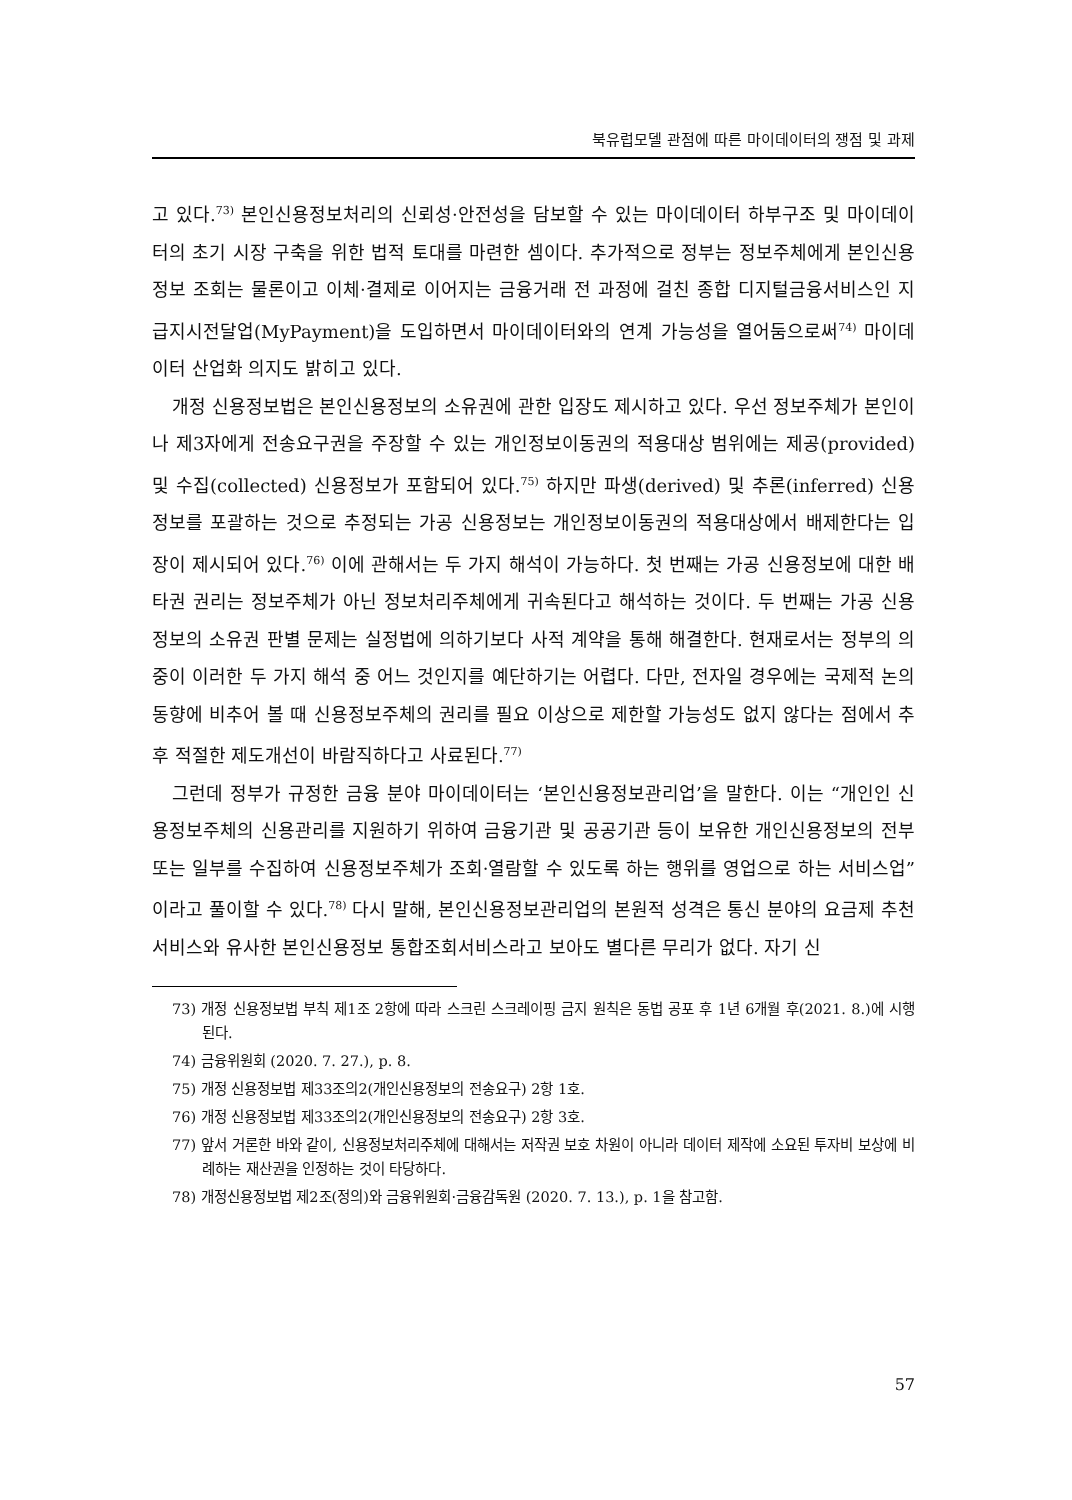북유럽모델 관점에 따른 마이데이터의 쟁점 및 과제
고 있다.<sup>73)</sup> 본인신용정보처리의 신뢰성·안전성을 담보할 수 있는 마이데이터 하부구조 및 마이데이터의 초기 시장 구축을 위한 법적 토대를 마련한 셈이다. 추가적으로 정부는 정보주체에게 본인신용정보 조회는 물론이고 이체·결제로 이어지는 금융거래 전 과정에 걸친 종합 디지털금융서비스인 지급지시전달업(MyPayment)을 도입하면서 마이데이터와의 연계 가능성을 열어둠으로써<sup>74)</sup> 마이데이터 산업화 의지도 밝히고 있다.
개정 신용정보법은 본인신용정보의 소유권에 관한 입장도 제시하고 있다. 우선 정보주체가 본인이나 제3자에게 전송요구권을 주장할 수 있는 개인정보이동권의 적용대상 범위에는 제공(provided) 및 수집(collected) 신용정보가 포함되어 있다.<sup>75)</sup> 하지만 파생(derived) 및 추론(inferred) 신용정보를 포괄하는 것으로 추정되는 가공 신용정보는 개인정보이동권의 적용대상에서 배제한다는 입장이 제시되어 있다.<sup>76)</sup> 이에 관해서는 두 가지 해석이 가능하다. 첫 번째는 가공 신용정보에 대한 배타권 권리는 정보주체가 아닌 정보처리주체에게 귀속된다고 해석하는 것이다. 두 번째는 가공 신용정보의 소유권 판별 문제는 실정법에 의하기보다 사적 계약을 통해 해결한다. 현재로서는 정부의 의중이 이러한 두 가지 해석 중 어느 것인지를 예단하기는 어렵다. 다만, 전자일 경우에는 국제적 논의 동향에 비추어 볼 때 신용정보주체의 권리를 필요 이상으로 제한할 가능성도 없지 않다는 점에서 추후 적절한 제도개선이 바람직하다고 사료된다.<sup>77)</sup>
그런데 정부가 규정한 금융 분야 마이데이터는 ‘본인신용정보관리업’을 말한다. 이는 “개인인 신용정보주체의 신용관리를 지원하기 위하여 금융기관 및 공공기관 등이 보유한 개인신용정보의 전부 또는 일부를 수집하여 신용정보주체가 조회·열람할 수 있도록 하는 행위를 영업으로 하는 서비스업”이라고 풀이할 수 있다.<sup>78)</sup> 다시 말해, 본인신용정보관리업의 본원적 성격은 통신 분야의 요금제 추천서비스와 유사한 본인신용정보 통합조회서비스라고 보아도 별다른 무리가 없다. 자기 신
73) 개정 신용정보법 부칙 제1조 2항에 따라 스크린 스크레이핑 금지 원칙은 동법 공포 후 1년 6개월 후(2021. 8.)에 시행된다.
74) 금융위원회 (2020. 7. 27.), p. 8.
75) 개정 신용정보법 제33조의2(개인신용정보의 전송요구) 2항 1호.
76) 개정 신용정보법 제33조의2(개인신용정보의 전송요구) 2항 3호.
77) 앞서 거론한 바와 같이, 신용정보처리주체에 대해서는 저작권 보호 차원이 아니라 데이터 제작에 소요된 투자비 보상에 비례하는 재산권을 인정하는 것이 타당하다.
78) 개정신용정보법 제2조(정의)와 금융위원회·금융감독원 (2020. 7. 13.), p. 1을 참고함.
57